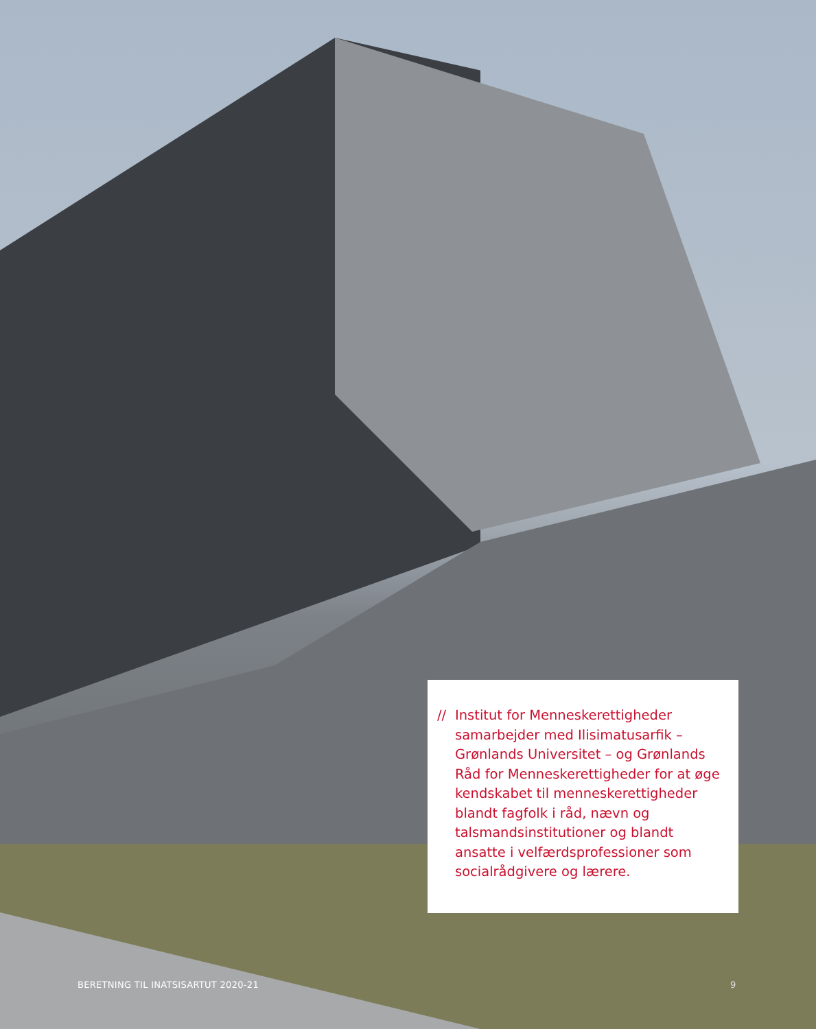// Institut for Menneskerettigheder samarbejder med Ilisimatusarfik – Grønlands Universitet – og Grønlands Råd for Menneskerettigheder for at øge kendskabet til menneskerettigheder blandt fagfolk i råd, nævn og talsmandsinstitutioner og blandt ansatte i velfærdsprofessioner som socialrådgivere og lærere.
BERETNING TIL INATSISARTUT 2020-21
9